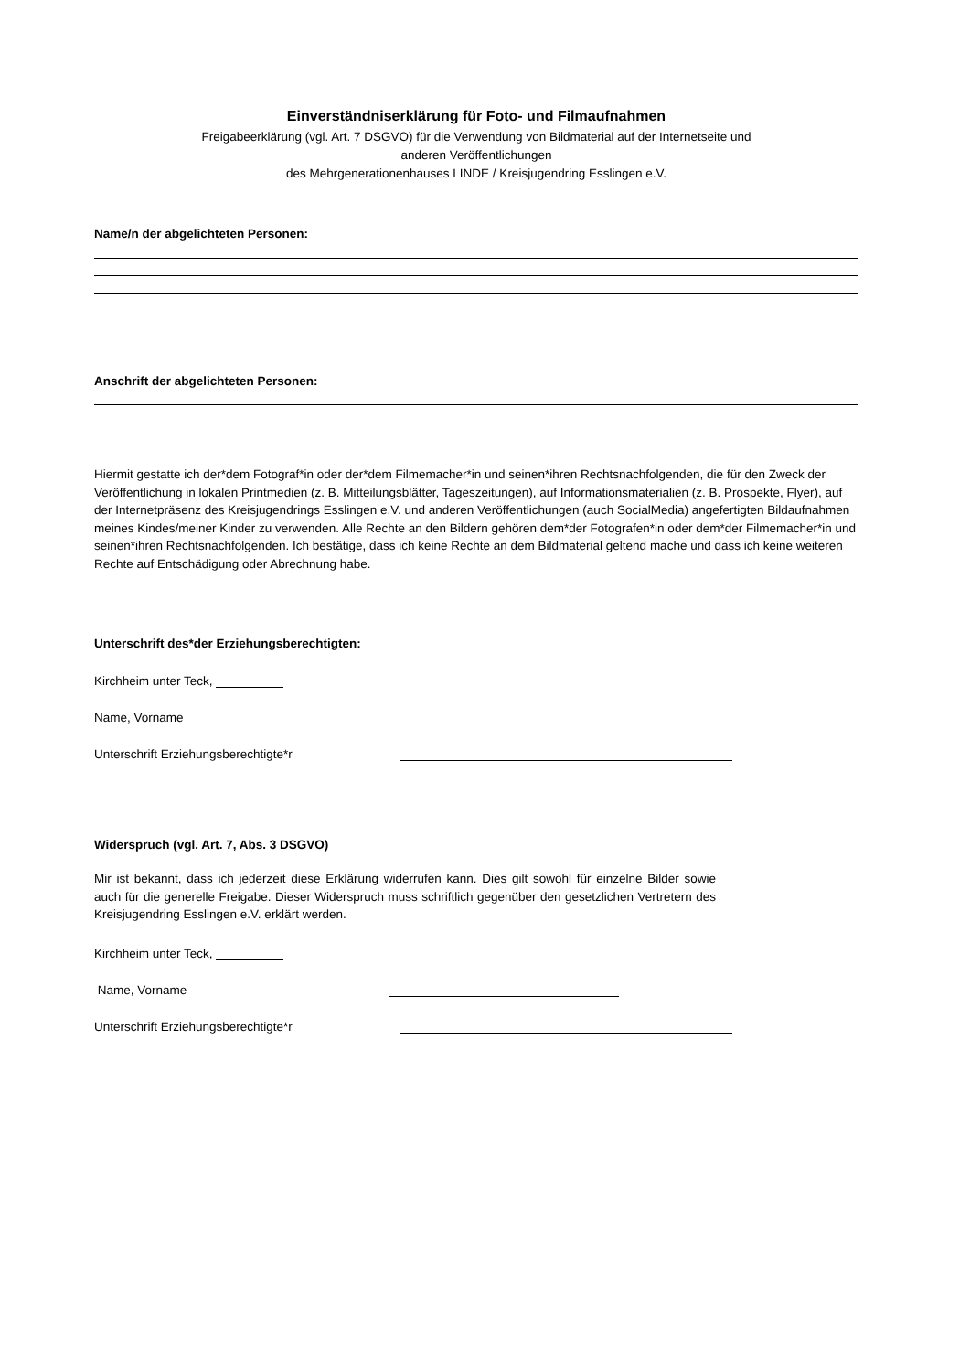Einverständniserklärung für Foto- und Filmaufnahmen
Freigabeerklärung (vgl. Art. 7 DSGVO) für die Verwendung von Bildmaterial auf der Internetseite und
anderen Veröffentlichungen
des Mehrgenerationenhauses LINDE / Kreisjugendring Esslingen e.V.
Name/n der abgelichteten Personen:
Anschrift der abgelichteten Personen:
Hiermit gestatte ich der*dem Fotograf*in oder der*dem Filmemacher*in und seinen*ihren Rechtsnachfolgenden, die für den Zweck der Veröffentlichung in lokalen Printmedien (z. B. Mitteilungsblätter, Tageszeitungen), auf Informationsmaterialien (z. B. Prospekte, Flyer), auf der Internetpräsenz des Kreisjugendrings Esslingen e.V. und anderen Veröffentlichungen (auch SocialMedia) angefertigten Bildaufnahmen meines Kindes/meiner Kinder zu verwenden. Alle Rechte an den Bildern gehören dem*der Fotografen*in oder dem*der Filmemacher*in und seinen*ihren Rechtsnachfolgenden. Ich bestätige, dass ich keine Rechte an dem Bildmaterial geltend mache und dass ich keine weiteren Rechte auf Entschädigung oder Abrechnung habe.
Unterschrift des*der Erziehungsberechtigten:
Kirchheim unter Teck,
Name, Vorname
Unterschrift Erziehungsberechtigte*r
Widerspruch (vgl. Art. 7, Abs. 3 DSGVO)
Mir ist bekannt, dass ich jederzeit diese Erklärung widerrufen kann. Dies gilt sowohl für einzelne Bilder sowie auch für die generelle Freigabe. Dieser Widerspruch muss schriftlich gegenüber den gesetzlichen Vertretern des Kreisjugendring Esslingen e.V. erklärt werden.
Kirchheim unter Teck,
Name, Vorname
Unterschrift Erziehungsberechtigte*r